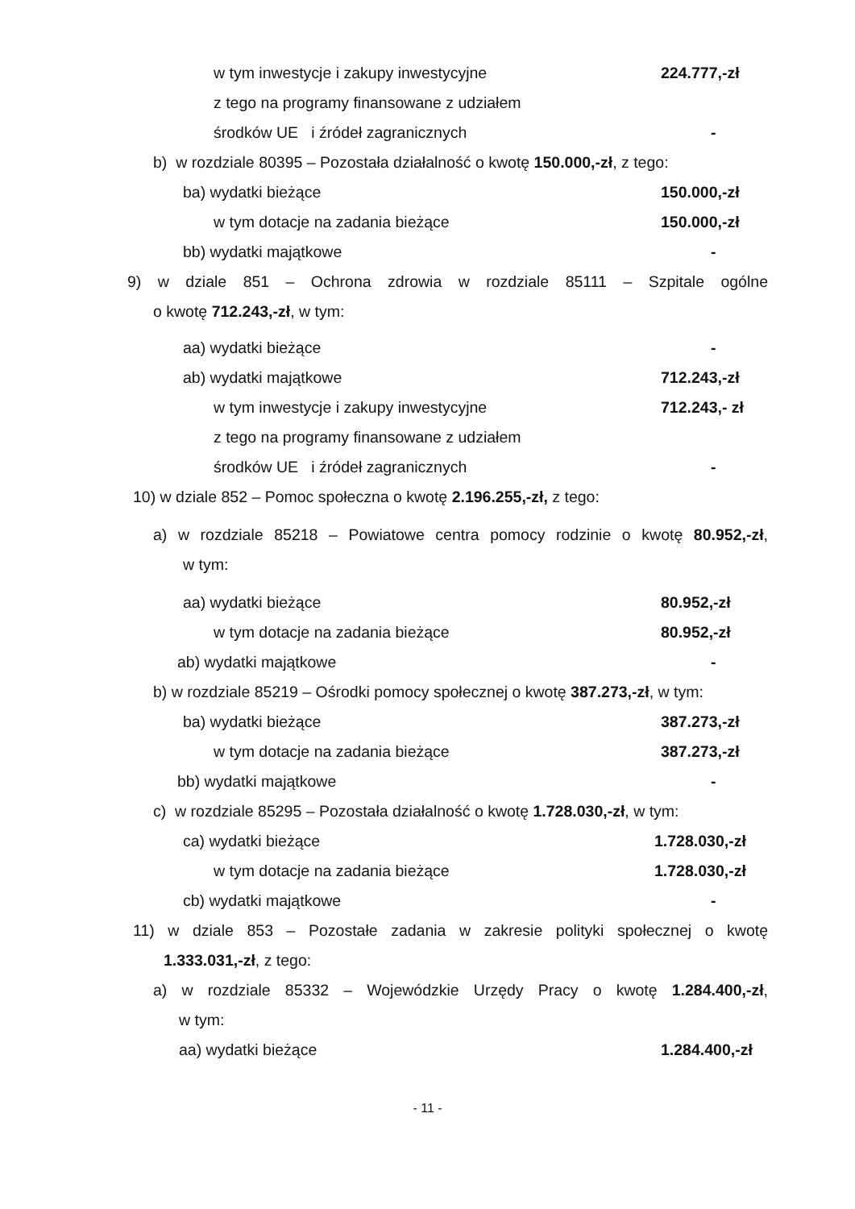w tym inwestycje i zakupy inwestycyjne 224.777,-zł
z tego na programy finansowane z udziałem
środków UE i źródeł zagranicznych -
b) w rozdziale 80395 – Pozostała działalność o kwotę 150.000,-zł, z tego:
ba) wydatki bieżące 150.000,-zł
w tym dotacje na zadania bieżące 150.000,-zł
bb) wydatki majątkowe -
9) w dziale 851 – Ochrona zdrowia w rozdziale 85111 – Szpitale ogólne
o kwotę 712.243,-zł, w tym:
aa) wydatki bieżące -
ab) wydatki majątkowe 712.243,-zł
w tym inwestycje i zakupy inwestycyjne 712.243,- zł
z tego na programy finansowane z udziałem
środków UE i źródeł zagranicznych -
10) w dziale 852 – Pomoc społeczna o kwotę 2.196.255,-zł, z tego:
a) w rozdziale 85218 – Powiatowe centra pomocy rodzinie o kwotę 80.952,-zł,
w tym:
aa) wydatki bieżące 80.952,-zł
w tym dotacje na zadania bieżące 80.952,-zł
ab) wydatki majątkowe -
b) w rozdziale 85219 – Ośrodki pomocy społecznej o kwotę 387.273,-zł, w tym:
ba) wydatki bieżące 387.273,-zł
w tym dotacje na zadania bieżące 387.273,-zł
bb) wydatki majątkowe -
c) w rozdziale 85295 – Pozostała działalność o kwotę 1.728.030,-zł, w tym:
ca) wydatki bieżące 1.728.030,-zł
w tym dotacje na zadania bieżące 1.728.030,-zł
cb) wydatki majątkowe -
11) w dziale 853 – Pozostałe zadania w zakresie polityki społecznej o kwotę
1.333.031,-zł, z tego:
a) w rozdziale 85332 – Wojewódzkie Urzędy Pracy o kwotę 1.284.400,-zł,
w tym:
aa) wydatki bieżące 1.284.400,-zł
- 11 -